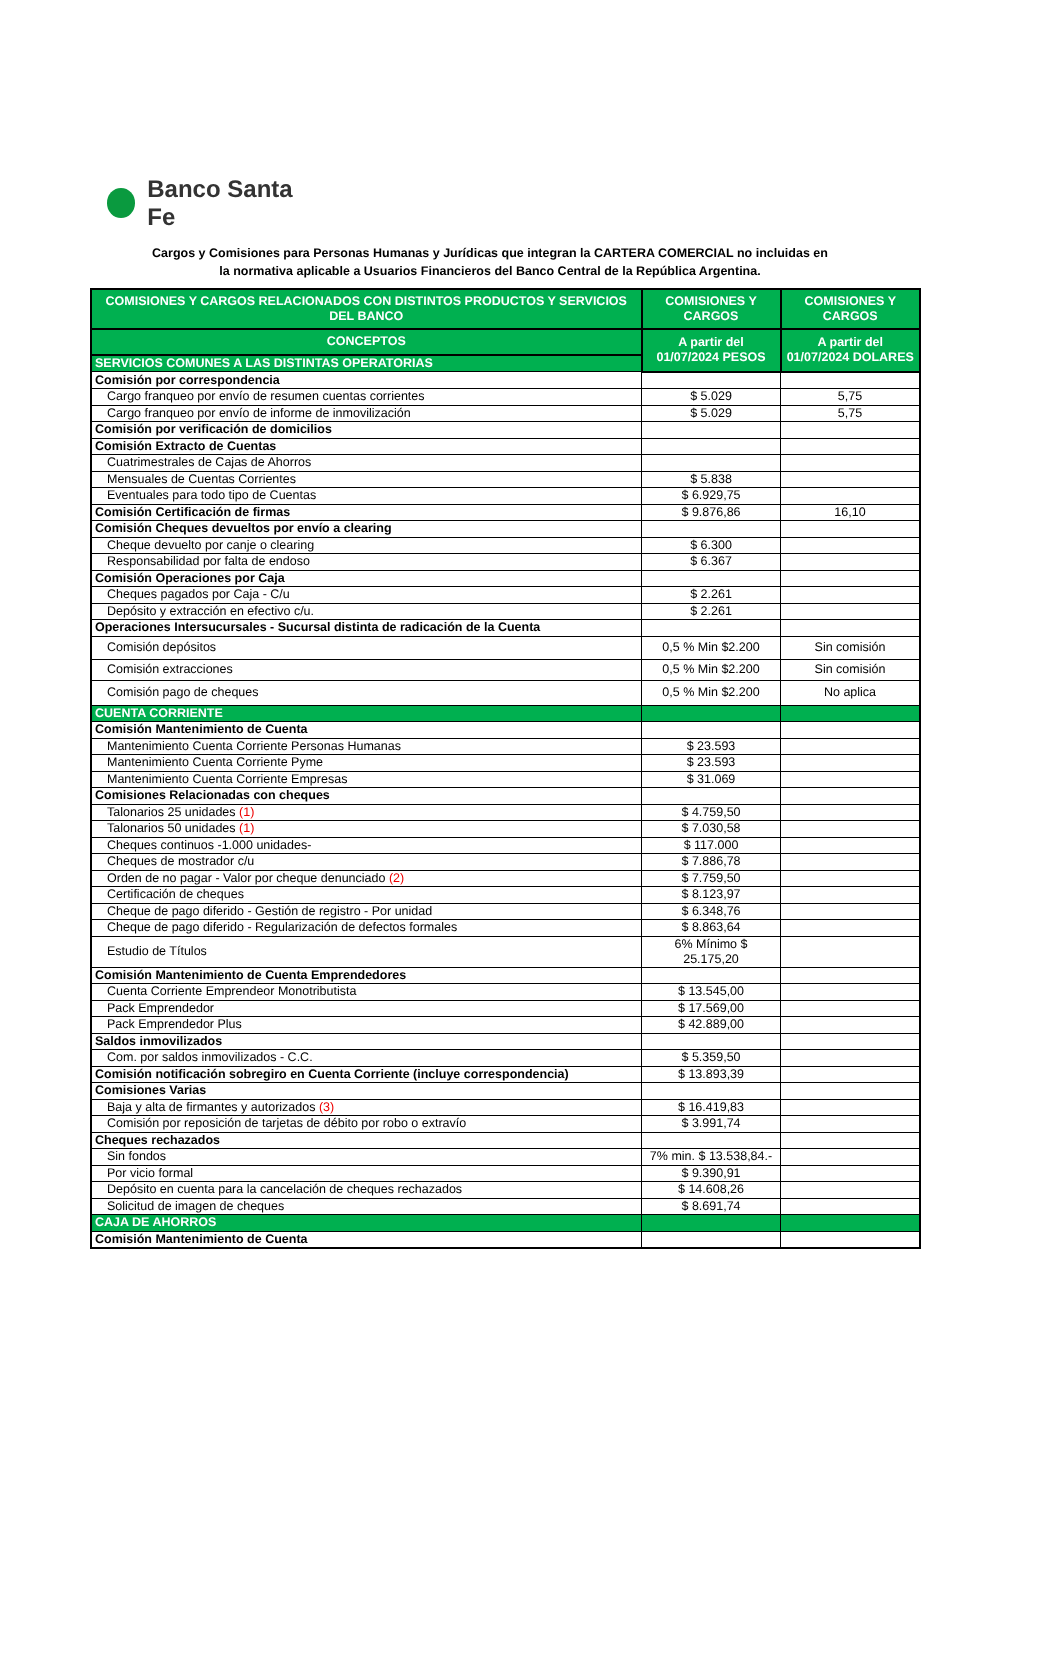Banco Santa Fe
Cargos y Comisiones para Personas Humanas y Jurídicas que integran la CARTERA COMERCIAL no incluidas en
la normativa aplicable a Usuarios Financieros del Banco Central de la República Argentina.
| COMISIONES Y CARGOS RELACIONADOS CON DISTINTOS PRODUCTOS Y SERVICIOS DEL BANCO | COMISIONES Y CARGOS | COMISIONES Y CARGOS |
| --- | --- | --- |
| CONCEPTOS | A partir del 01/07/2024 PESOS | A partir del 01/07/2024 DOLARES |
| SERVICIOS COMUNES A LAS DISTINTAS OPERATORIAS | | |
| Comisión por correspondencia | | |
| Cargo franqueo por envío de resumen cuentas corrientes | $ 5.029 | 5,75 |
| Cargo franqueo por envío de informe de inmovilización | $ 5.029 | 5,75 |
| Comisión por verificación de domicilios | | |
| Comisión Extracto de Cuentas | | |
| Cuatrimestrales de Cajas de Ahorros | | |
| Mensuales de Cuentas Corrientes | $ 5.838 | |
| Eventuales para todo tipo de Cuentas | $ 6.929,75 | |
| Comisión Certificación de firmas | $ 9.876,86 | 16,10 |
| Comisión Cheques devueltos por envío a clearing | | |
| Cheque devuelto por canje o clearing | $ 6.300 | |
| Responsabilidad por falta de endoso | $ 6.367 | |
| Comisión Operaciones por Caja | | |
| Cheques pagados por Caja - C/u | $ 2.261 | |
| Depósito y extracción en efectivo c/u. | $ 2.261 | |
| Operaciones Intersucursales - Sucursal distinta de radicación de la Cuenta | | |
| Comisión depósitos | 0,5 % Min $2.200 | Sin comisión |
| Comisión extracciones | 0,5 % Min $2.200 | Sin comisión |
| Comisión pago de cheques | 0,5 % Min $2.200 | No aplica |
| CUENTA CORRIENTE | | |
| Comisión Mantenimiento de Cuenta | | |
| Mantenimiento Cuenta Corriente Personas Humanas | $ 23.593 | |
| Mantenimiento Cuenta Corriente Pyme | $ 23.593 | |
| Mantenimiento Cuenta Corriente Empresas | $ 31.069 | |
| Comisiones Relacionadas con cheques | | |
| Talonarios 25 unidades (1) | $ 4.759,50 | |
| Talonarios 50 unidades (1) | $ 7.030,58 | |
| Cheques continuos -1.000 unidades- | $ 117.000 | |
| Cheques de mostrador c/u | $ 7.886,78 | |
| Orden de no pagar - Valor por cheque denunciado (2) | $ 7.759,50 | |
| Certificación de cheques | $ 8.123,97 | |
| Cheque de pago diferido - Gestión de registro - Por unidad | $ 6.348,76 | |
| Cheque de pago diferido - Regularización de defectos formales | $ 8.863,64 | |
| Estudio de Títulos | 6% Mínimo $ 25.175,20 | |
| Comisión Mantenimiento de Cuenta Emprendedores | | |
| Cuenta Corriente Emprendeor Monotributista | $ 13.545,00 | |
| Pack Emprendedor | $ 17.569,00 | |
| Pack Emprendedor Plus | $ 42.889,00 | |
| Saldos inmovilizados | | |
| Com. por saldos inmovilizados - C.C. | $ 5.359,50 | |
| Comisión notificación sobregiro en Cuenta Corriente (incluye correspondencia) | $ 13.893,39 | |
| Comisiones Varias | | |
| Baja y alta de firmantes y autorizados (3) | $ 16.419,83 | |
| Comisión por reposición de tarjetas de débito por robo o extravío | $ 3.991,74 | |
| Cheques rechazados | | |
| Sin fondos | 7% min. $ 13.538,84.- | |
| Por vicio formal | $ 9.390,91 | |
| Depósito en cuenta para la cancelación de cheques rechazados | $ 14.608,26 | |
| Solicitud de imagen de cheques | $ 8.691,74 | |
| CAJA DE AHORROS | | |
| Comisión Mantenimiento de Cuenta | | |